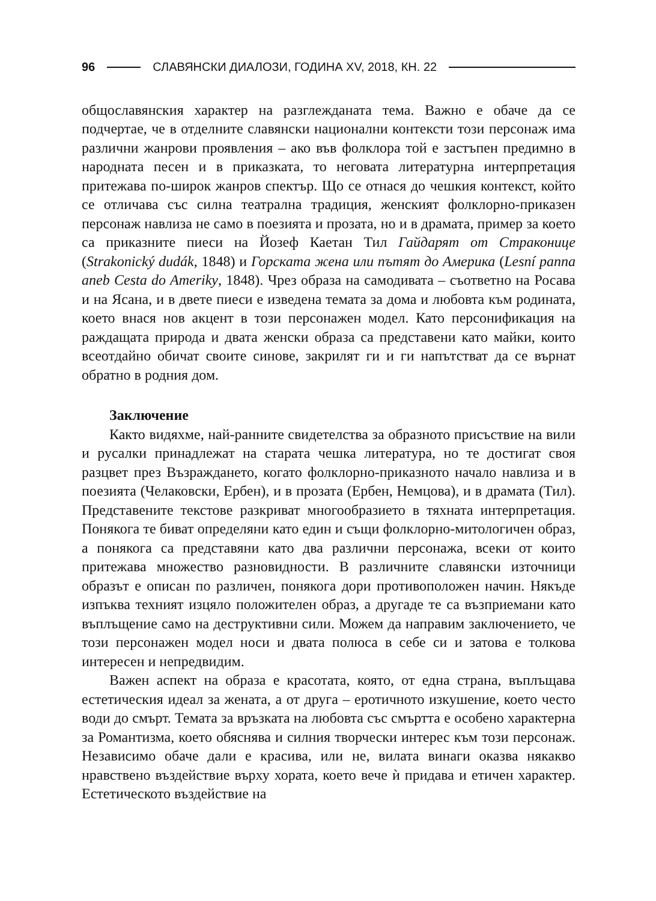96 СЛАВЯНСКИ ДИАЛОЗИ, ГОДИНА XV, 2018, КН. 22
общославянския характер на разглежданата тема. Важно е обаче да се подчертае, че в отделните славянски национални контексти този персонаж има различни жанрови проявления – ако във фолклора той е застъпен предимно в народната песен и в приказката, то неговата литературна интерпретация притежава по-широк жанров спектър. Що се отнася до чешкия контекст, който се отличава със силна театрална традиция, женският фолклорно-приказен персонаж навлиза не само в поезията и прозата, но и в драмата, пример за което са приказните пиеси на Йозеф Каетан Тил Гайдарят от Страконице (Strakonický dudák, 1848) и Горската жена или пътят до Америка (Lesní panna aneb Cesta do Ameriky, 1848). Чрез образа на самодивата – съответно на Росава и на Ясана, и в двете пиеси е изведена темата за дома и любовта към родината, което внася нов акцент в този персонажен модел. Като персонификация на раждащата природа и двата женски образа са представени като майки, които всеотдайно обичат своите синове, закрилят ги и ги напътстват да се върнат обратно в родния дом.
Заключение
Както видяхме, най-ранните свидетелства за образното присъствие на вили и русалки принадлежат на старата чешка литература, но те достигат своя разцвет през Възраждането, когато фолклорно-приказното начало навлиза и в поезията (Челаковски, Ербен), и в прозата (Ербен, Немцова), и в драмата (Тил). Представените текстове разкриват многообразието в тяхната интерпретация. Понякога те биват определяни като един и същи фолклорно-митологичен образ, а понякога са представяни като два различни персонажа, всеки от които притежава множество разновидности. В различните славянски източници образът е описан по различен, понякога дори противоположен начин. Някъде изпъква техният изцяло положителен образ, а другаде те са възприемани като въплъщение само на деструктивни сили. Можем да направим заключението, че този персонажен модел носи и двата полюса в себе си и затова е толкова интересен и непредвидим.
Важен аспект на образа е красотата, която, от една страна, въплъщава естетическия идеал за жената, а от друга – еротичното изкушение, което често води до смърт. Темата за връзката на любовта със смъртта е особено характерна за Романтизма, което обяснява и силния творчески интерес към този персонаж. Независимо обаче дали е красива, или не, вилата винаги оказва някакво нравствено въздействие върху хората, което вече ѝ придава и етичен характер. Естетическото въздействие на